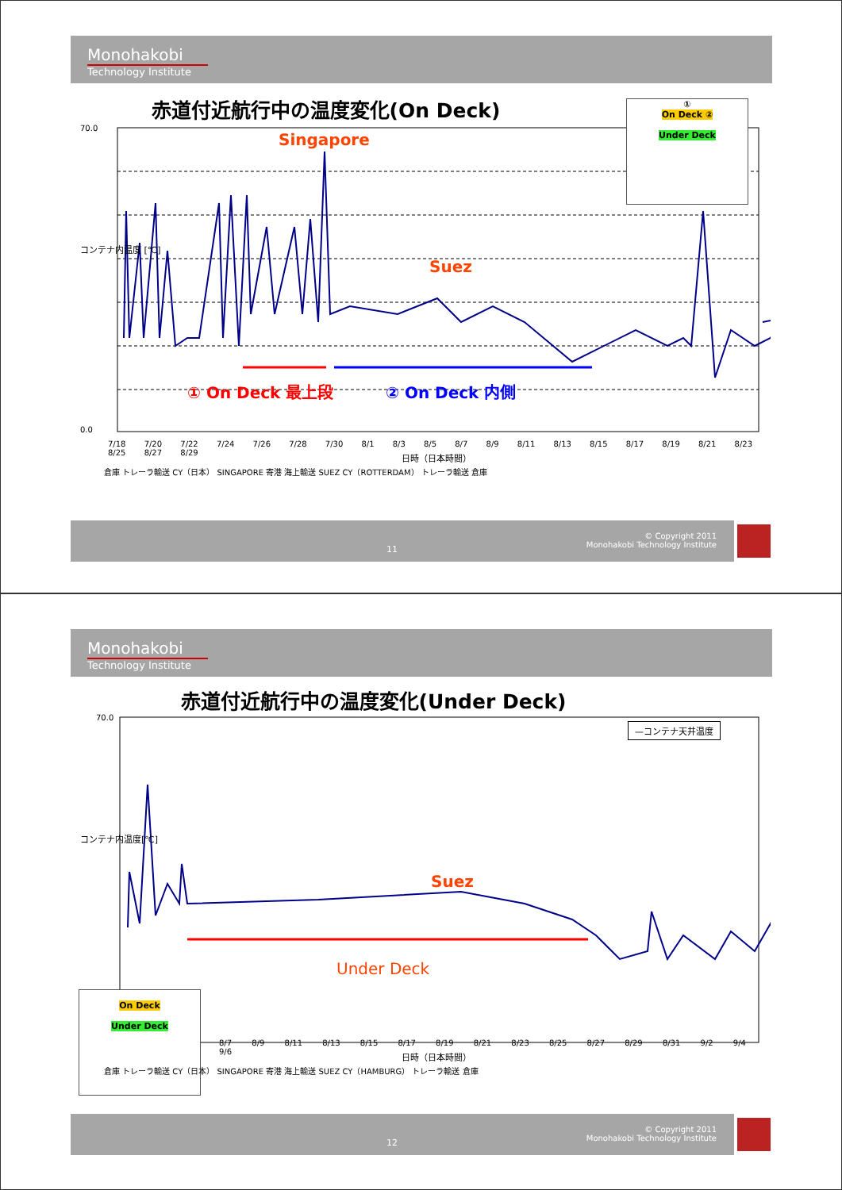Monohakobi
Technology Institute
赤道付近航行中の温度変化(On Deck)
70.0
0.0
7/18 7/20 7/22 7/24 7/26 7/28 7/30 8/1 8/3 8/5 8/7 8/9 8/11 8/13 8/15 8/17 8/19 8/21 8/23 8/25 8/27 8/29
日時（日本時間）
コンテナ内温度 [℃]
Singapore
Suez
① On Deck 最上段 ② On Deck 内側
①
On Deck ②
Under Deck
倉庫 トレーラ輸送 CY（日本） SINGAPORE 寄港 海上輸送 SUEZ CY（ROTTERDAM） トレーラ輸送 倉庫
11
© Copyright 2011
Monohakobi Technology Institute
Monohakobi
Technology Institute
赤道付近航行中の温度変化(Under Deck)
70.0
コンテナ内温度[℃]
—コンテナ天井温度
Suez
Under Deck
8/7 8/9 8/11 8/13 8/15 8/17 8/19 8/21 8/23 8/25 8/27 8/29 8/31 9/2 9/4 9/6
On Deck
Under Deck
日時（日本時間）
倉庫 トレーラ輸送 CY（日本） SINGAPORE 寄港 海上輸送 SUEZ CY（HAMBURG） トレーラ輸送 倉庫
12
© Copyright 2011
Monohakobi Technology Institute